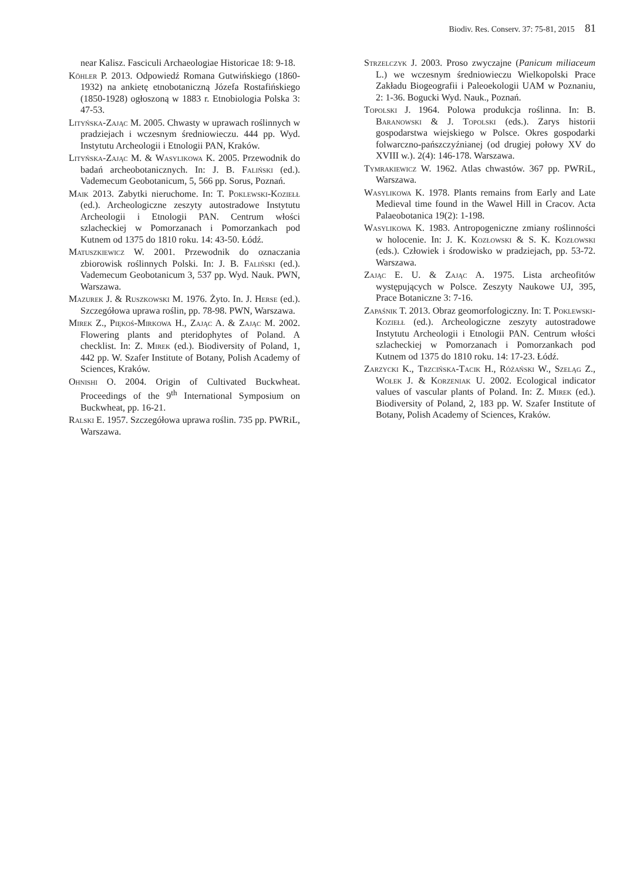Biodiv. Res. Conserv. 37: 75-81, 2015 81
near Kalisz. Fasciculi Archaeologiae Historicae 18: 9-18.
Köhler P. 2013. Odpowiedź Romana Gutwińskiego (1860-1932) na ankietę etnobotaniczną Józefa Rostafińskiego (1850-1928) ogłoszoną w 1883 r. Etnobiologia Polska 3: 47-53.
Lityńska-Zając M. 2005. Chwasty w uprawach roślinnych w pradziejach i wczesnym średniowieczu. 444 pp. Wyd. Instytutu Archeologii i Etnologii PAN, Kraków.
Lityńska-Zając M. & Wasylikowa K. 2005. Przewodnik do badań archeobotanicznych. In: J. B. Faliński (ed.). Vademecum Geobotanicum, 5, 566 pp. Sorus, Poznań.
Maik 2013. Zabytki nieruchome. In: T. Poklewski-Koziełł (ed.). Archeologiczne zeszyty autostradowe Instytutu Archeologii i Etnologii PAN. Centrum włości szlacheckiej w Pomorzanach i Pomorzankach pod Kutnem od 1375 do 1810 roku. 14: 43-50. Łódź.
Matuszkiewicz W. 2001. Przewodnik do oznaczania zbiorowisk roślinnych Polski. In: J. B. Faliński (ed.). Vademecum Geobotanicum 3, 537 pp. Wyd. Nauk. PWN, Warszawa.
Mazurek J. & Ruszkowski M. 1976. Żyto. In. J. Herse (ed.). Szczegółowa uprawa roślin, pp. 78-98. PWN, Warszawa.
Mirek Z., Piękoś-Mirkowa H., Zając A. & Zając M. 2002. Flowering plants and pteridophytes of Poland. A checklist. In: Z. Mirek (ed.). Biodiversity of Poland, 1, 442 pp. W. Szafer Institute of Botany, Polish Academy of Sciences, Kraków.
Ohnishi O. 2004. Origin of Cultivated Buckwheat. Proceedings of the 9<sup>th</sup> International Symposium on Buckwheat, pp. 16-21.
Ralski E. 1957. Szczegółowa uprawa roślin. 735 pp. PWRiL, Warszawa.
Strzelczyk J. 2003. Proso zwyczajne (Panicum miliaceum L.) we wczesnym średniowieczu Wielkopolski Prace Zakładu Biogeografii i Paleoekologii UAM w Poznaniu, 2: 1-36. Bogucki Wyd. Nauk., Poznań.
Topolski J. 1964. Polowa produkcja roślinna. In: B. Baranowski & J. Topolski (eds.). Zarys historii gospodarstwa wiejskiego w Polsce. Okres gospodarki folwarczno-pańszczyźnianej (od drugiej połowy XV do XVIII w.). 2(4): 146-178. Warszawa.
Tymrakiewicz W. 1962. Atlas chwastów. 367 pp. PWRiL, Warszawa.
Wasylikowa K. 1978. Plants remains from Early and Late Medieval time found in the Wawel Hill in Cracov. Acta Palaeobotanica 19(2): 1-198.
Wasylikowa K. 1983. Antropogeniczne zmiany roślinności w holocenie. In: J. K. Kozłowski & S. K. Kozłowski (eds.). Człowiek i środowisko w pradziejach, pp. 53-72. Warszawa.
Zając E. U. & Zając A. 1975. Lista archeofitów występujących w Polsce. Zeszyty Naukowe UJ, 395, Prace Botaniczne 3: 7-16.
Zapaśnik T. 2013. Obraz geomorfologiczny. In: T. Poklewski-Koziełł (ed.). Archeologiczne zeszyty autostradowe Instytutu Archeologii i Etnologii PAN. Centrum włości szlacheckiej w Pomorzanach i Pomorzankach pod Kutnem od 1375 do 1810 roku. 14: 17-23. Łódź.
Zarzycki K., Trzcińska-Tacik H., Różański W., Szeląg Z., Wołek J. & Korzeniak U. 2002. Ecological indicator values of vascular plants of Poland. In: Z. Mirek (ed.). Biodiversity of Poland, 2, 183 pp. W. Szafer Institute of Botany, Polish Academy of Sciences, Kraków.